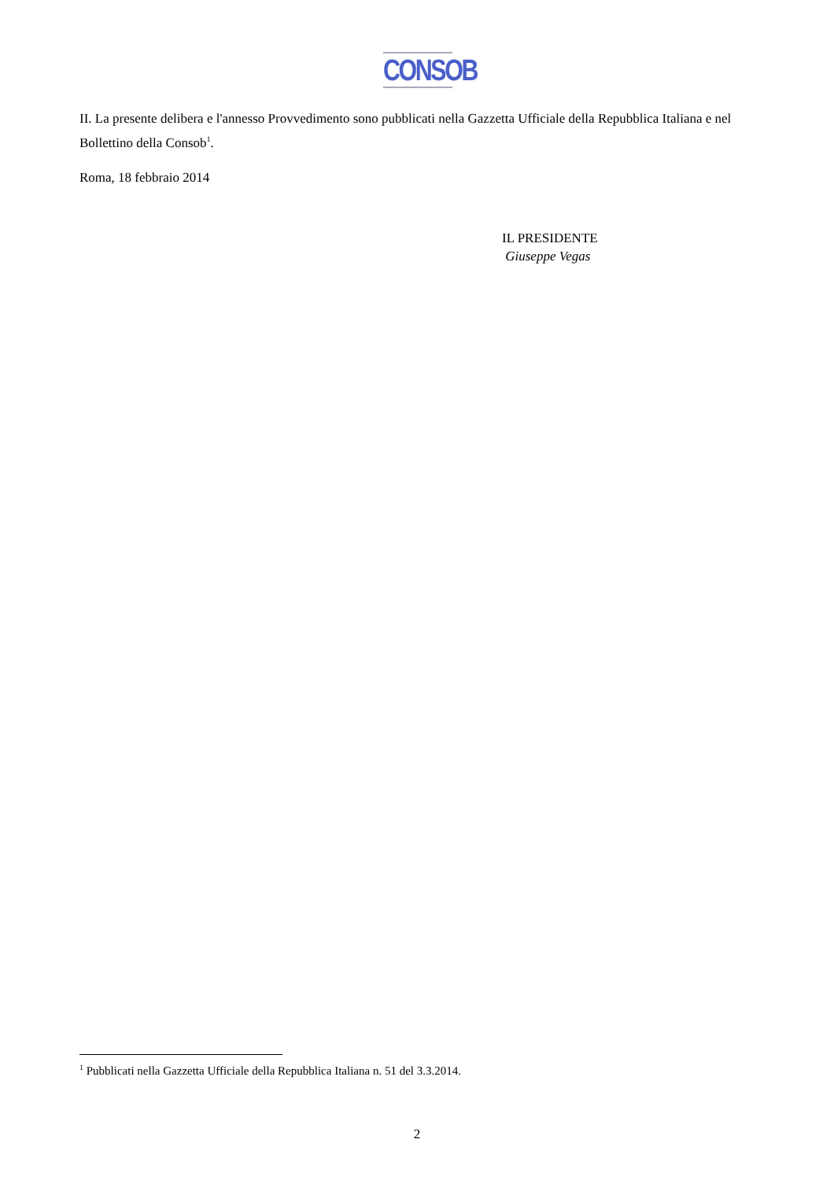CONSOB
II. La presente delibera e l'annesso Provvedimento sono pubblicati nella Gazzetta Ufficiale della Repubblica Italiana e nel Bollettino della Consob<sup>1</sup>.
Roma, 18 febbraio 2014
IL PRESIDENTE
Giuseppe Vegas
<sup>1</sup> Pubblicati nella Gazzetta Ufficiale della Repubblica Italiana n. 51 del 3.3.2014.
2